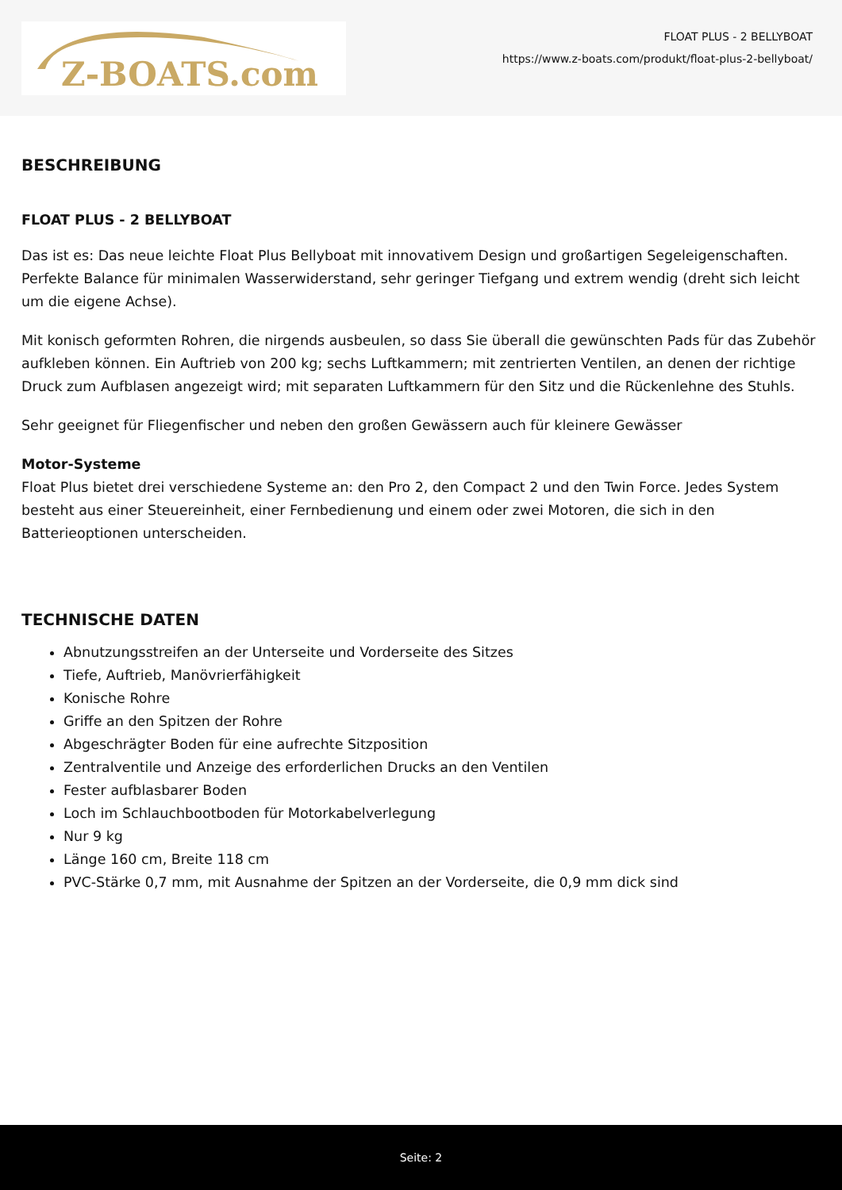Z-BOATS.com
FLOAT PLUS - 2 BELLYBOAT
https://www.z-boats.com/produkt/float-plus-2-bellyboat/
BESCHREIBUNG
FLOAT PLUS - 2 BELLYBOAT
Das ist es: Das neue leichte Float Plus Bellyboat mit innovativem Design und großartigen Segeleigenschaften. Perfekte Balance für minimalen Wasserwiderstand, sehr geringer Tiefgang und extrem wendig (dreht sich leicht um die eigene Achse).
Mit konisch geformten Rohren, die nirgends ausbeulen, so dass Sie überall die gewünschten Pads für das Zubehör aufkleben können. Ein Auftrieb von 200 kg; sechs Luftkammern; mit zentrierten Ventilen, an denen der richtige Druck zum Aufblasen angezeigt wird; mit separaten Luftkammern für den Sitz und die Rückenlehne des Stuhls.
Sehr geeignet für Fliegenfischer und neben den großen Gewässern auch für kleinere Gewässer
Motor-Systeme
Float Plus bietet drei verschiedene Systeme an: den Pro 2, den Compact 2 und den Twin Force. Jedes System besteht aus einer Steuereinheit, einer Fernbedienung und einem oder zwei Motoren, die sich in den Batterieoptionen unterscheiden.
TECHNISCHE DATEN
Abnutzungsstreifen an der Unterseite und Vorderseite des Sitzes
Tiefe, Auftrieb, Manövrierfähigkeit
Konische Rohre
Griffe an den Spitzen der Rohre
Abgeschrägter Boden für eine aufrechte Sitzposition
Zentralventile und Anzeige des erforderlichen Drucks an den Ventilen
Fester aufblasbarer Boden
Loch im Schlauchbootboden für Motorkabelverlegung
Nur 9 kg
Länge 160 cm, Breite 118 cm
PVC-Stärke 0,7 mm, mit Ausnahme der Spitzen an der Vorderseite, die 0,9 mm dick sind
Seite: 2